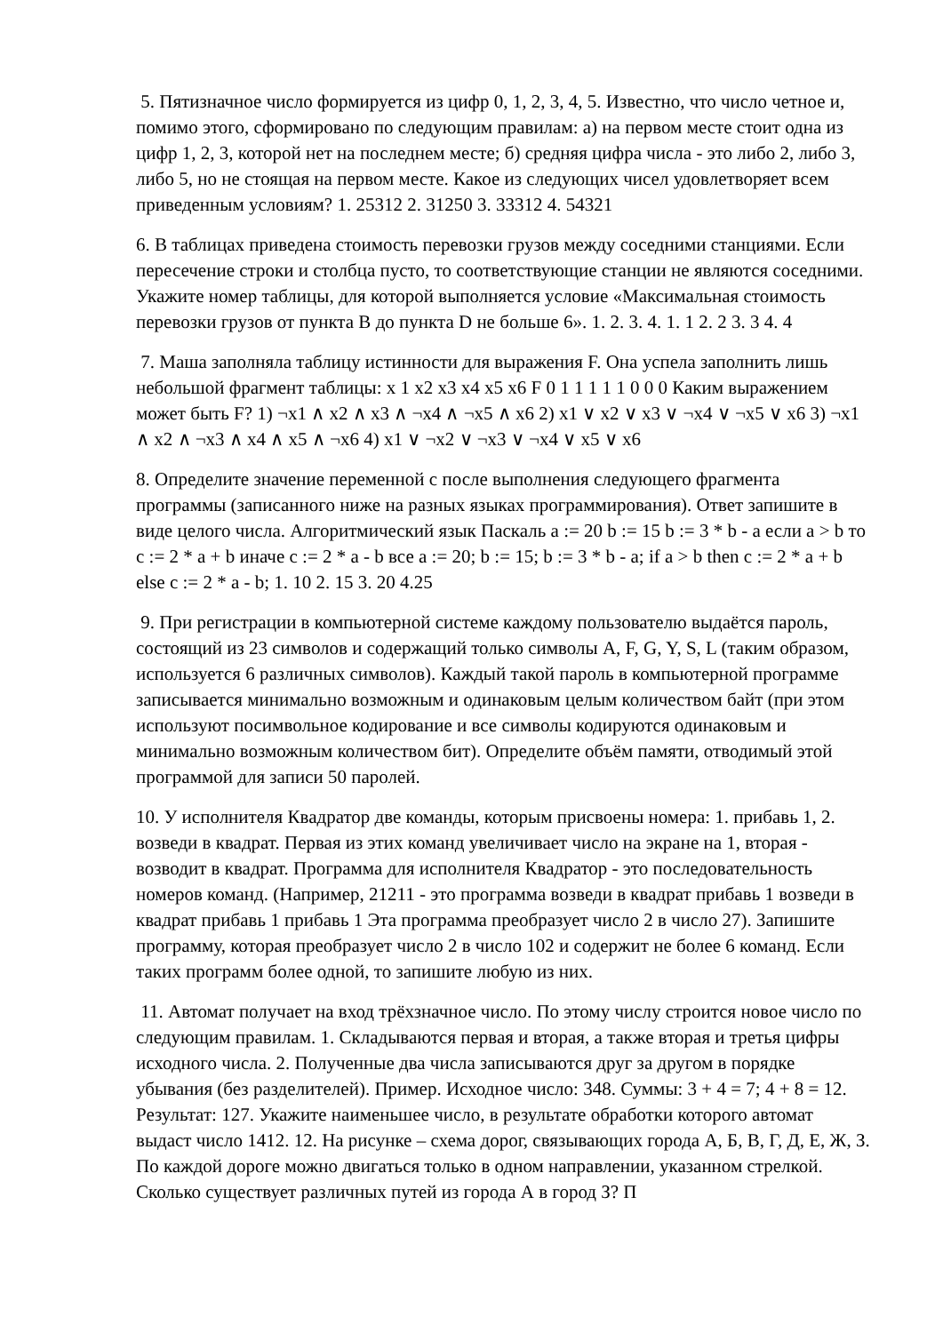5. Пятизначное число формируется из цифр 0, 1, 2, 3, 4, 5. Известно, что число четное и, помимо этого, сформировано по следующим правилам: а) на первом месте стоит одна из цифр 1, 2, 3, которой нет на последнем месте; б) средняя цифра числа - это либо 2, либо 3, либо 5, но не стоящая на первом месте. Какое из следующих чисел удовлетворяет всем приведенным условиям? 1. 25312 2. 31250 3. 33312 4. 54321
6. В таблицах приведена стоимость перевозки грузов между соседними станциями. Если пересечение строки и столбца пусто, то соответствующие станции не являются соседними. Укажите номер таблицы, для которой выполняется условие «Максимальная стоимость перевозки грузов от пункта B до пункта D не больше 6». 1. 2. 3. 4. 1. 1 2. 2 3. 3 4. 4
7. Маша заполняла таблицу истинности для выражения F. Она успела заполнить лишь небольшой фрагмент таблицы: x 1 x2 x3 x4 x5 x6 F 0 1 1 1 1 1 0 0 0 Каким выражением может быть F? 1) ¬x1 ∧ x2 ∧ x3 ∧ ¬x4 ∧ ¬x5 ∧ x6 2) x1 ∨ x2 ∨ x3 ∨ ¬x4 ∨ ¬x5 ∨ x6 3) ¬x1 ∧ x2 ∧ ¬x3 ∧ x4 ∧ x5 ∧ ¬x6 4) x1 ∨ ¬x2 ∨ ¬x3 ∨ ¬x4 ∨ x5 ∨ x6
8. Определите значение переменной c после выполнения следующего фрагмента программы (записанного ниже на разных языках программирования). Ответ запишите в виде целого числа. Алгоритмический язык Паскаль a := 20 b := 15 b := 3 * b - a если a > b то c := 2 * a + b иначе c := 2 * a - b все a := 20; b := 15; b := 3 * b - a; if a > b then c := 2 * a + b else c := 2 * a - b; 1. 10 2. 15 3. 20 4.25
9. При регистрации в компьютерной системе каждому пользователю выдаётся пароль, состоящий из 23 символов и содержащий только символы A, F, G, Y, S, L (таким образом, используется 6 различных символов). Каждый такой пароль в компьютерной программе записывается минимально возможным и одинаковым целым количеством байт (при этом используют посимвольное кодирование и все символы кодируются одинаковым и минимально возможным количеством бит). Определите объём памяти, отводимый этой программой для записи 50 паролей.
10. У исполнителя Квадратор две команды, которым присвоены номера: 1. прибавь 1, 2. возведи в квадрат. Первая из этих команд увеличивает число на экране на 1, вторая - возводит в квадрат. Программа для исполнителя Квадратор - это последовательность номеров команд. (Например, 21211 - это программа возведи в квадрат прибавь 1 возведи в квадрат прибавь 1 прибавь 1 Эта программа преобразует число 2 в число 27). Запишите программу, которая преобразует число 2 в число 102 и содержит не более 6 команд. Если таких программ более одной, то запишите любую из них.
11. Автомат получает на вход трёхзначное число. По этому числу строится новое число по следующим правилам. 1. Складываются первая и вторая, а также вторая и третья цифры исходного числа. 2. Полученные два числа записываются друг за другом в порядке убывания (без разделителей). Пример. Исходное число: 348. Суммы: 3 + 4 = 7; 4 + 8 = 12. Результат: 127. Укажите наименьшее число, в результате обработки которого автомат выдаст число 1412. 12. На рисунке – схема дорог, связывающих города А, Б, В, Г, Д, Е, Ж, З. По каждой дороге можно двигаться только в одном направлении, указанном стрелкой. Сколько существует различных путей из города А в город З? П